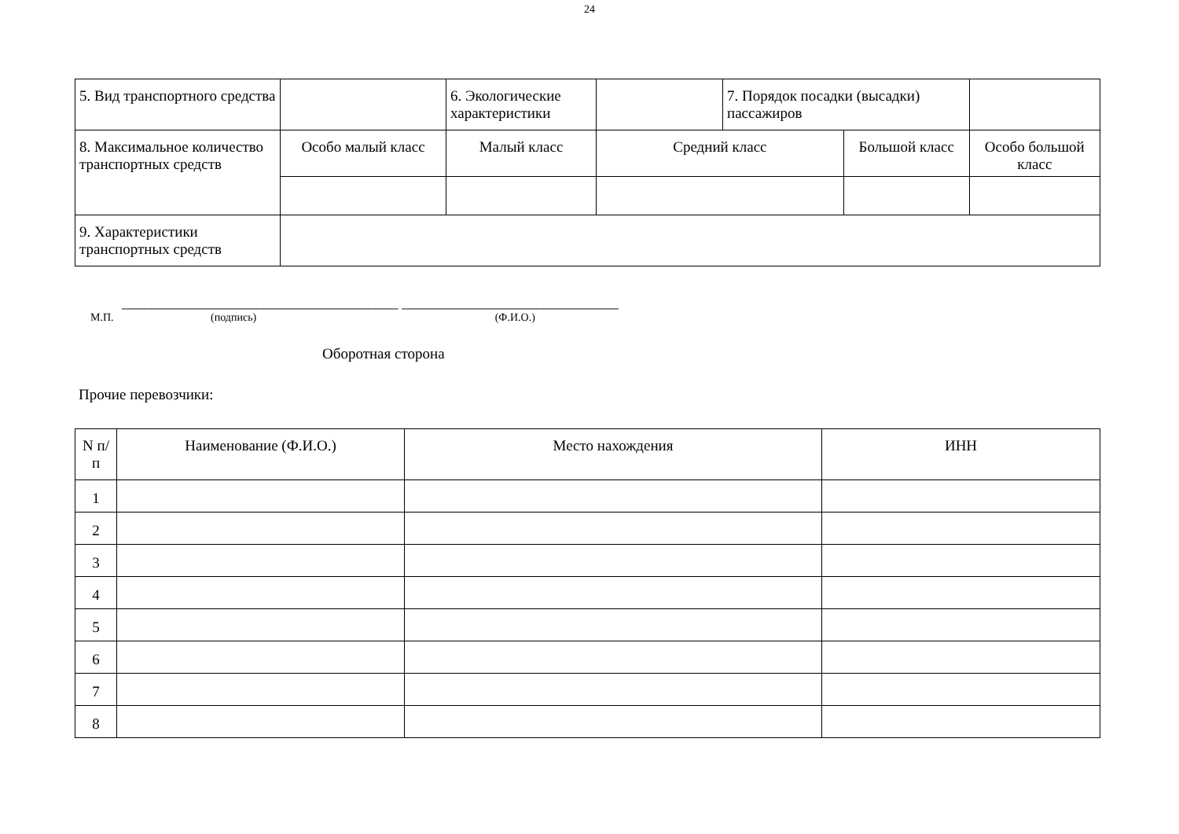24
| 5. Вид транспортного средства | | 6. Экологические характеристики | | 7. Порядок посадки (высадки) пассажиров | | | |
| 8. Максимальное количество транспортных средств | Особо малый класс | Малый класс | Средний класс | | Большой класс | | Особо большой класс |
| 9. Характеристики транспортных средств | | | | | | | |
_____________________________________ _____________________________
М.П. (подпись) (Ф.И.О.)
Оборотная сторона
Прочие перевозчики:
| N п/п | Наименование (Ф.И.О.) | Место нахождения | ИНН |
| --- | --- | --- | --- |
| 1 | | | |
| 2 | | | |
| 3 | | | |
| 4 | | | |
| 5 | | | |
| 6 | | | |
| 7 | | | |
| 8 | | | |